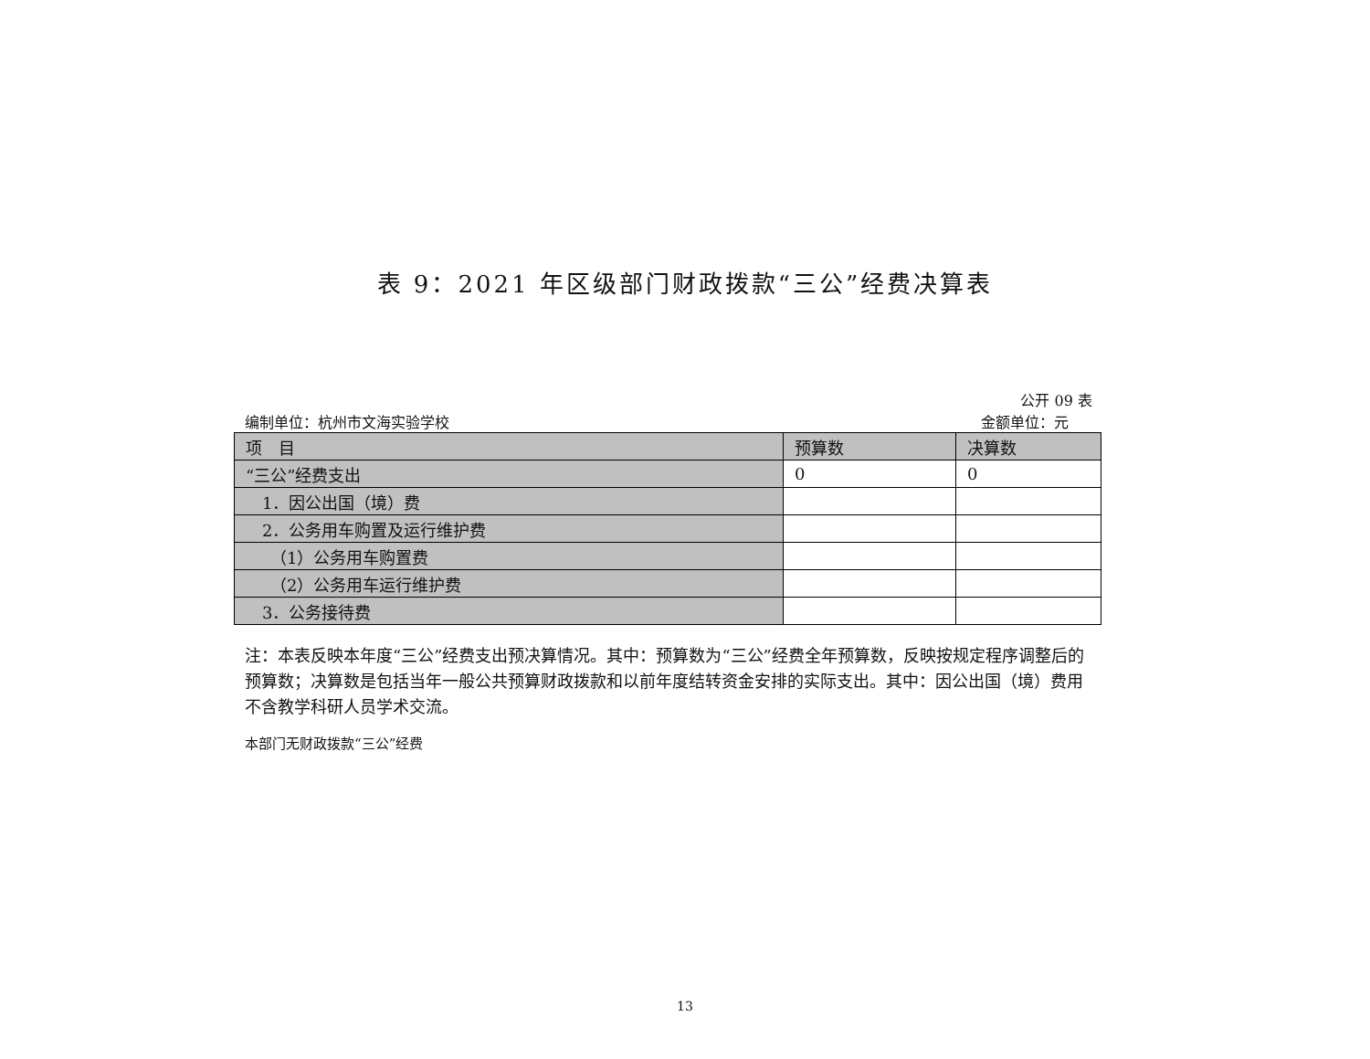表 9：2021 年区级部门财政拨款“三公”经费决算表
公开 09 表
编制单位：杭州市文海实验学校 金额单位：元
| 项 目 | 预算数 | 决算数 |
| --- | --- | --- |
| “三公”经费支出 | 0 | 0 |
| 1．因公出国（境）费 | | |
| 2．公务用车购置及运行维护费 | | |
| （1）公务用车购置费 | | |
| （2）公务用车运行维护费 | | |
| 3．公务接待费 | | |
注：本表反映本年度“三公”经费支出预决算情况。其中：预算数为“三公”经费全年预算数，反映按规定程序调整后的预算数；决算数是包括当年一般公共预算财政拨款和以前年度结转资金安排的实际支出。其中：因公出国（境）费用不含教学科研人员学术交流。
本部门无财政拨款“三公”经费
13